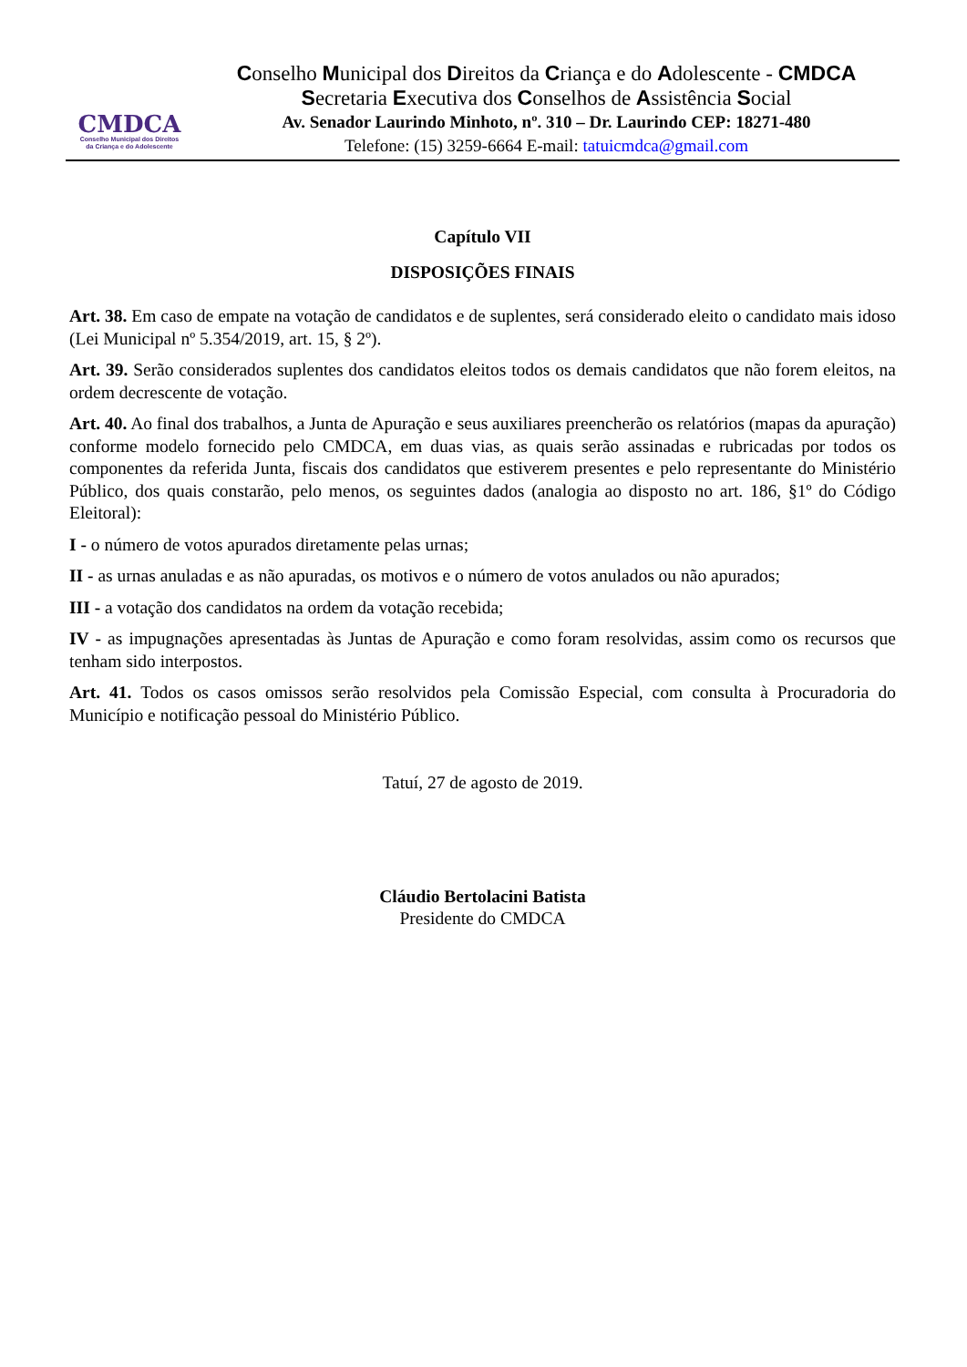CMDCA
Conselho Municipal dos Direitos
da Criança e do Adolescente
Conselho Municipal dos Direitos da Criança e do Adolescente - CMDCA
Secretaria Executiva dos Conselhos de Assistência Social
Av. Senador Laurindo Minhoto, nº. 310 – Dr. Laurindo CEP: 18271-480
Telefone: (15) 3259-6664 E-mail: tatuicmdca@gmail.com
Capítulo VII
DISPOSIÇÕES FINAIS
Art. 38. Em caso de empate na votação de candidatos e de suplentes, será considerado eleito o candidato mais idoso (Lei Municipal nº 5.354/2019, art. 15, § 2º).
Art. 39. Serão considerados suplentes dos candidatos eleitos todos os demais candidatos que não forem eleitos, na ordem decrescente de votação.
Art. 40. Ao final dos trabalhos, a Junta de Apuração e seus auxiliares preencherão os relatórios (mapas da apuração) conforme modelo fornecido pelo CMDCA, em duas vias, as quais serão assinadas e rubricadas por todos os componentes da referida Junta, fiscais dos candidatos que estiverem presentes e pelo representante do Ministério Público, dos quais constarão, pelo menos, os seguintes dados (analogia ao disposto no art. 186, §1º do Código Eleitoral):
I - o número de votos apurados diretamente pelas urnas;
II - as urnas anuladas e as não apuradas, os motivos e o número de votos anulados ou não apurados;
III - a votação dos candidatos na ordem da votação recebida;
IV - as impugnações apresentadas às Juntas de Apuração e como foram resolvidas, assim como os recursos que tenham sido interpostos.
Art. 41. Todos os casos omissos serão resolvidos pela Comissão Especial, com consulta à Procuradoria do Município e notificação pessoal do Ministério Público.
Tatuí, 27 de agosto de 2019.
Cláudio Bertolacini Batista
Presidente do CMDCA